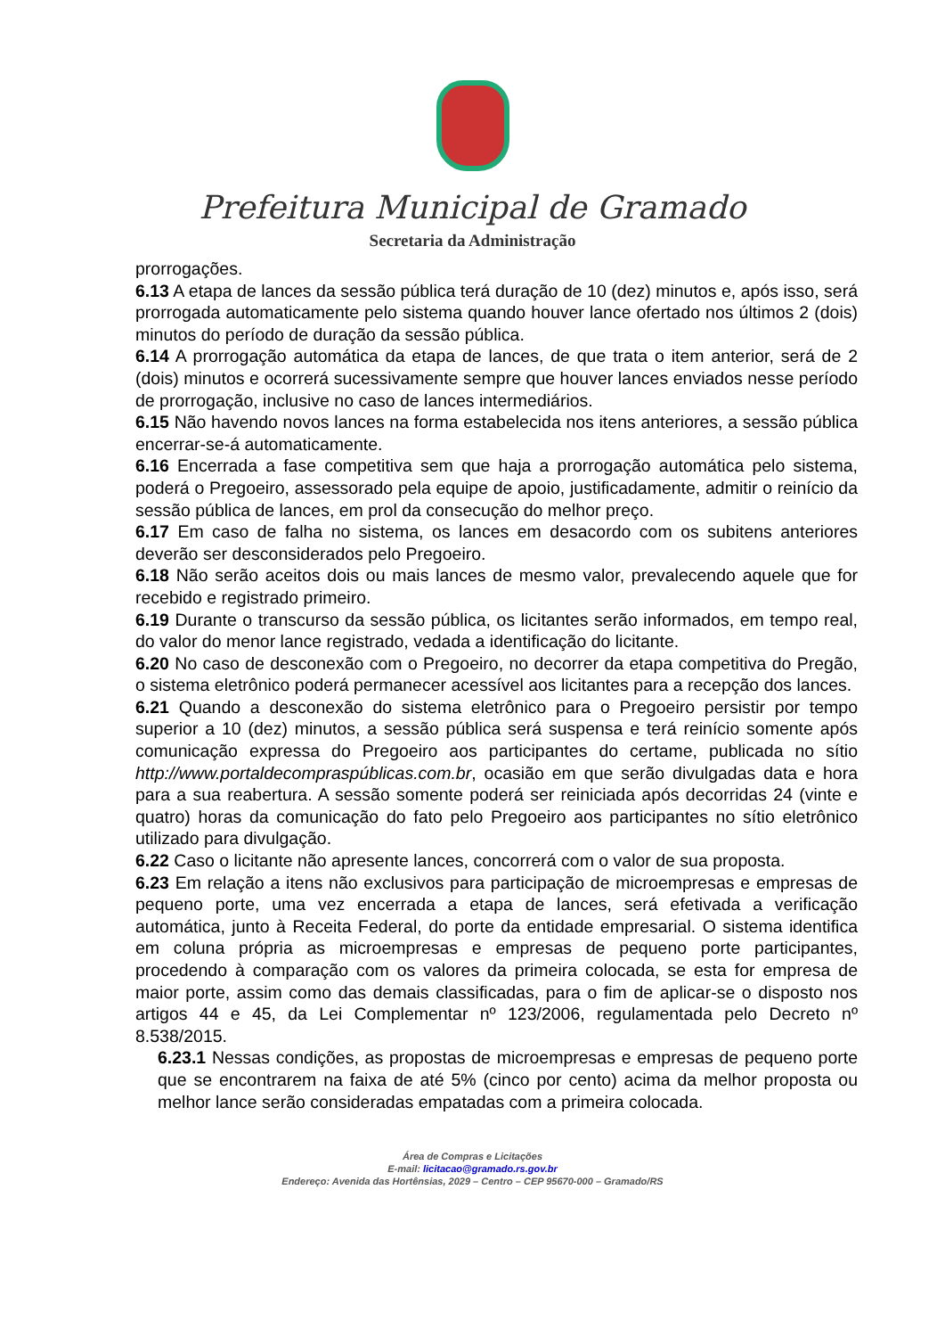Prefeitura Municipal de Gramado
Secretaria da Administração
prorrogações.
6.13 A etapa de lances da sessão pública terá duração de 10 (dez) minutos e, após isso, será prorrogada automaticamente pelo sistema quando houver lance ofertado nos últimos 2 (dois) minutos do período de duração da sessão pública.
6.14 A prorrogação automática da etapa de lances, de que trata o item anterior, será de 2 (dois) minutos e ocorrerá sucessivamente sempre que houver lances enviados nesse período de prorrogação, inclusive no caso de lances intermediários.
6.15 Não havendo novos lances na forma estabelecida nos itens anteriores, a sessão pública encerrar-se-á automaticamente.
6.16 Encerrada a fase competitiva sem que haja a prorrogação automática pelo sistema, poderá o Pregoeiro, assessorado pela equipe de apoio, justificadamente, admitir o reinício da sessão pública de lances, em prol da consecução do melhor preço.
6.17 Em caso de falha no sistema, os lances em desacordo com os subitens anteriores deverão ser desconsiderados pelo Pregoeiro.
6.18 Não serão aceitos dois ou mais lances de mesmo valor, prevalecendo aquele que for recebido e registrado primeiro.
6.19 Durante o transcurso da sessão pública, os licitantes serão informados, em tempo real, do valor do menor lance registrado, vedada a identificação do licitante.
6.20 No caso de desconexão com o Pregoeiro, no decorrer da etapa competitiva do Pregão, o sistema eletrônico poderá permanecer acessível aos licitantes para a recepção dos lances.
6.21 Quando a desconexão do sistema eletrônico para o Pregoeiro persistir por tempo superior a 10 (dez) minutos, a sessão pública será suspensa e terá reinício somente após comunicação expressa do Pregoeiro aos participantes do certame, publicada no sítio http://www.portaldecompraspúblicas.com.br, ocasião em que serão divulgadas data e hora para a sua reabertura. A sessão somente poderá ser reiniciada após decorridas 24 (vinte e quatro) horas da comunicação do fato pelo Pregoeiro aos participantes no sítio eletrônico utilizado para divulgação.
6.22 Caso o licitante não apresente lances, concorrerá com o valor de sua proposta.
6.23 Em relação a itens não exclusivos para participação de microempresas e empresas de pequeno porte, uma vez encerrada a etapa de lances, será efetivada a verificação automática, junto à Receita Federal, do porte da entidade empresarial. O sistema identifica em coluna própria as microempresas e empresas de pequeno porte participantes, procedendo à comparação com os valores da primeira colocada, se esta for empresa de maior porte, assim como das demais classificadas, para o fim de aplicar-se o disposto nos artigos 44 e 45, da Lei Complementar nº 123/2006, regulamentada pelo Decreto nº 8.538/2015.
6.23.1 Nessas condições, as propostas de microempresas e empresas de pequeno porte que se encontrarem na faixa de até 5% (cinco por cento) acima da melhor proposta ou melhor lance serão consideradas empatadas com a primeira colocada.
Área de Compras e Licitações
E-mail: licitacao@gramado.rs.gov.br
Endereço: Avenida das Hortênsias, 2029 – Centro – CEP 95670-000 – Gramado/RS